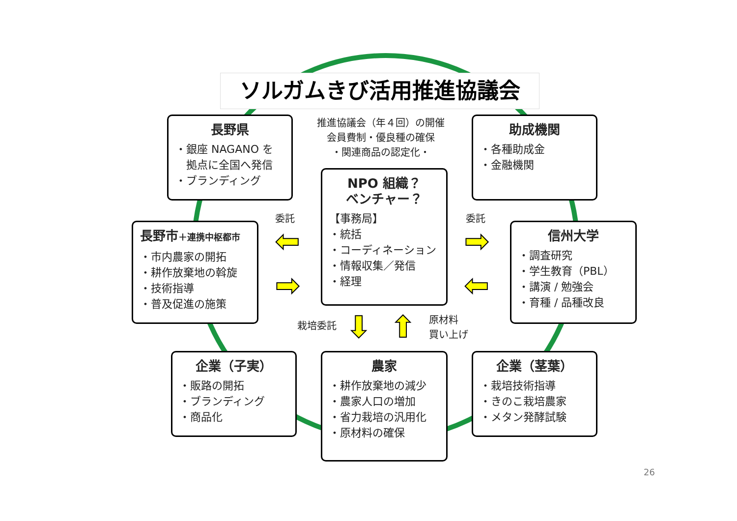ソルガムきび活用推進協議会
推進協議会（年４回）の開催
会員費制・優良種の確保
・関連商品の認定化・
長野県
・銀座 NAGANO を
　拠点に全国へ発信
・ブランディング
助成機関
・各種助成金
・金融機関
NPO 組織？
ベンチャー？
【事務局】
・統括
・コーディネーション
・情報収集／発信
・経理
長野市＋連携中枢都市
・市内農家の開拓
・耕作放棄地の斡旋
・技術指導
・普及促進の施策
信州大学
・調査研究
・学生教育（PBL）
・講演 / 勉強会
・育種 / 品種改良
委託 委託
⬅
➡
➡
⬅
栽培委託 ⬇ ⬆
原材料
買い上げ
企業（子実）
・販路の開拓
・ブランディング
・商品化
農家
・耕作放棄地の減少
・農家人口の増加
・省力栽培の汎用化
・原材料の確保
企業（茎葉）
・栽培技術指導
・きのこ栽培農家
・メタン発酵試験
26